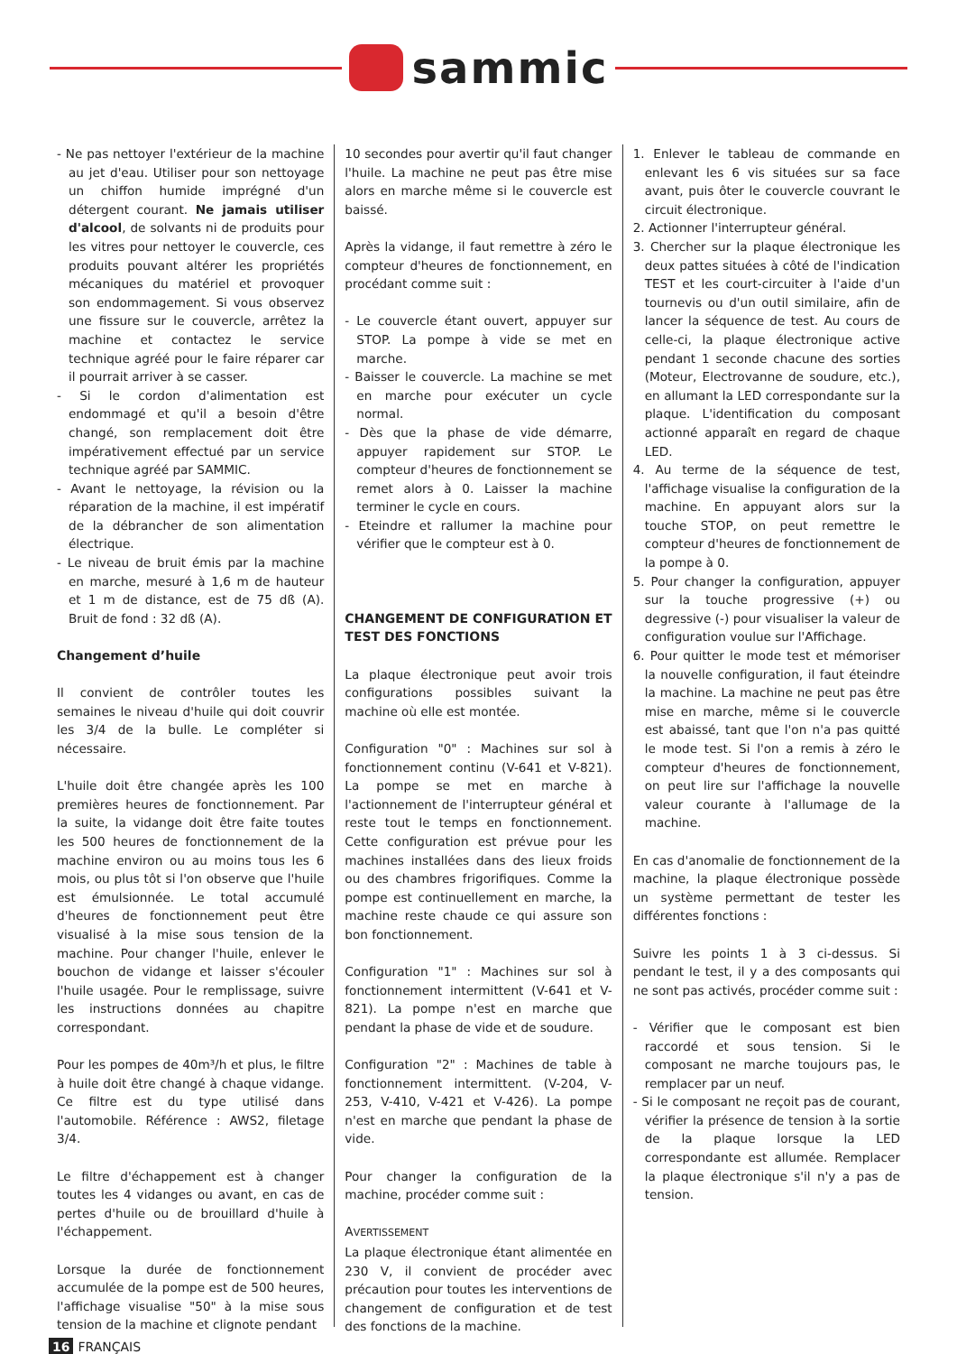sammic
- Ne pas nettoyer l'extérieur de la machine au jet d'eau. Utiliser pour son nettoyage un chiffon humide imprégné d'un détergent courant. Ne jamais utiliser d'alcool, de solvants ni de produits pour les vitres pour nettoyer le couvercle, ces produits pouvant altérer les propriétés mécaniques du matériel et provoquer son endommagement. Si vous observez une fissure sur le couvercle, arrêtez la machine et contactez le service technique agréé pour le faire réparer car il pourrait arriver à se casser.
- Si le cordon d'alimentation est endommagé et qu'il a besoin d'être changé, son remplacement doit être impérativement effectué par un service technique agréé par SAMMIC.
- Avant le nettoyage, la révision ou la réparation de la machine, il est impératif de la débrancher de son alimentation électrique.
- Le niveau de bruit émis par la machine en marche, mesuré à 1,6 m de hauteur et 1 m de distance, est de 75 dß (A). Bruit de fond : 32 dß (A).
Changement d’huile
Il convient de contrôler toutes les semaines le niveau d'huile qui doit couvrir les 3/4 de la bulle. Le compléter si nécessaire.
L'huile doit être changée après les 100 premières heures de fonctionnement. Par la suite, la vidange doit être faite toutes les 500 heures de fonctionnement de la machine environ ou au moins tous les 6 mois, ou plus tôt si l'on observe que l'huile est émulsionnée. Le total accumulé d'heures de fonctionnement peut être visualisé à la mise sous tension de la machine. Pour changer l'huile, enlever le bouchon de vidange et laisser s'écouler l'huile usagée. Pour le remplissage, suivre les instructions données au chapitre correspondant.
Pour les pompes de 40m³/h et plus, le filtre à huile doit être changé à chaque vidange. Ce filtre est du type utilisé dans l'automobile. Référence : AWS2, filetage 3/4.
Le filtre d'échappement est à changer toutes les 4 vidanges ou avant, en cas de pertes d'huile ou de brouillard d'huile à l'échappement.
Lorsque la durée de fonctionnement accumulée de la pompe est de 500 heures, l'affichage visualise "50" à la mise sous tension de la machine et clignote pendant
10 secondes pour avertir qu'il faut changer l'huile. La machine ne peut pas être mise alors en marche même si le couvercle est baissé.
Après la vidange, il faut remettre à zéro le compteur d'heures de fonctionnement, en procédant comme suit :
- Le couvercle étant ouvert, appuyer sur STOP. La pompe à vide se met en marche.
- Baisser le couvercle. La machine se met en marche pour exécuter un cycle normal.
- Dès que la phase de vide démarre, appuyer rapidement sur STOP. Le compteur d'heures de fonctionnement se remet alors à 0. Laisser la machine terminer le cycle en cours.
- Eteindre et rallumer la machine pour vérifier que le compteur est à 0.
CHANGEMENT DE CONFIGURATION ET TEST DES FONCTIONS
La plaque électronique peut avoir trois configurations possibles suivant la machine où elle est montée.
Configuration "0" : Machines sur sol à fonctionnement continu (V-641 et V-821). La pompe se met en marche à l'actionnement de l'interrupteur général et reste tout le temps en fonctionnement. Cette configuration est prévue pour les machines installées dans des lieux froids ou des chambres frigorifiques. Comme la pompe est continuellement en marche, la machine reste chaude ce qui assure son bon fonctionnement.
Configuration "1" : Machines sur sol à fonctionnement intermittent (V-641 et V-821). La pompe n'est en marche que pendant la phase de vide et de soudure.
Configuration "2" : Machines de table à fonctionnement intermittent. (V-204, V-253, V-410, V-421 et V-426). La pompe n'est en marche que pendant la phase de vide.
Pour changer la configuration de la machine, procéder comme suit :
AVERTISSEMENT
La plaque électronique étant alimentée en 230 V, il convient de procéder avec précaution pour toutes les interventions de changement de configuration et de test des fonctions de la machine.
1. Enlever le tableau de commande en enlevant les 6 vis situées sur sa face avant, puis ôter le couvercle couvrant le circuit électronique.
2. Actionner l'interrupteur général.
3. Chercher sur la plaque électronique les deux pattes situées à côté de l'indication TEST et les court-circuiter à l'aide d'un tournevis ou d'un outil similaire, afin de lancer la séquence de test. Au cours de celle-ci, la plaque électronique active pendant 1 seconde chacune des sorties (Moteur, Electrovanne de soudure, etc.), en allumant la LED correspondante sur la plaque. L'identification du composant actionné apparaît en regard de chaque LED.
4. Au terme de la séquence de test, l'affichage visualise la configuration de la machine. En appuyant alors sur la touche STOP, on peut remettre le compteur d'heures de fonctionnement de la pompe à 0.
5. Pour changer la configuration, appuyer sur la touche progressive (+) ou degressive (-) pour visualiser la valeur de configuration voulue sur l'Affichage.
6. Pour quitter le mode test et mémoriser la nouvelle configuration, il faut éteindre la machine. La machine ne peut pas être mise en marche, même si le couvercle est abaissé, tant que l'on n'a pas quitté le mode test. Si l'on a remis à zéro le compteur d'heures de fonctionnement, on peut lire sur l'affichage la nouvelle valeur courante à l'allumage de la machine.
En cas d'anomalie de fonctionnement de la machine, la plaque électronique possède un système permettant de tester les différentes fonctions :
Suivre les points 1 à 3 ci-dessus. Si pendant le test, il y a des composants qui ne sont pas activés, procéder comme suit :
- Vérifier que le composant est bien raccordé et sous tension. Si le composant ne marche toujours pas, le remplacer par un neuf.
- Si le composant ne reçoit pas de courant, vérifier la présence de tension à la sortie de la plaque lorsque la LED correspondante est allumée. Remplacer la plaque électronique s'il n'y a pas de tension.
16 FRANÇAIS